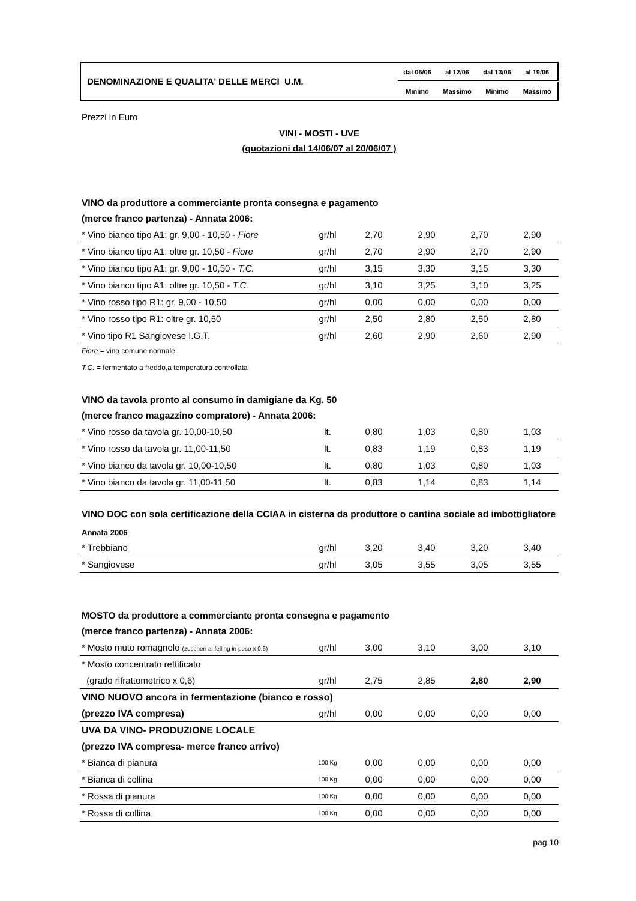| DENOMINAZIONE E QUALITA' DELLE MERCI U.M. | dal 06/06 | al 12/06 | dal 13/06 | al 19/06 |
| | Minimo | Massimo | Minimo | Massimo |
Prezzi in Euro
VINI - MOSTI - UVE
(quotazioni dal 14/06/07 al 20/06/07 )
VINO da produttore a commerciante pronta consegna e pagamento
(merce franco partenza) - Annata 2006:
| * Vino bianco tipo A1: gr. 9,00 - 10,50 - Fiore | gr/hl | 2,70 | 2,90 | 2,70 | 2,90 |
| * Vino bianco tipo A1: oltre gr. 10,50 - Fiore | gr/hl | 2,70 | 2,90 | 2,70 | 2,90 |
| * Vino bianco tipo A1: gr. 9,00 - 10,50 - T.C. | gr/hl | 3,15 | 3,30 | 3,15 | 3,30 |
| * Vino bianco tipo A1: oltre gr. 10,50 - T.C. | gr/hl | 3,10 | 3,25 | 3,10 | 3,25 |
| * Vino rosso tipo R1: gr. 9,00 - 10,50 | gr/hl | 0,00 | 0,00 | 0,00 | 0,00 |
| * Vino rosso tipo R1: oltre gr. 10,50 | gr/hl | 2,50 | 2,80 | 2,50 | 2,80 |
| * Vino tipo R1 Sangiovese I.G.T. | gr/hl | 2,60 | 2,90 | 2,60 | 2,90 |
Fiore = vino comune normale
T.C. = fermentato a freddo,a temperatura controllata
VINO da tavola pronto al consumo in damigiane da Kg. 50
(merce franco magazzino compratore) - Annata 2006:
| * Vino rosso da tavola gr. 10,00-10,50 | lt. | 0,80 | 1,03 | 0,80 | 1,03 |
| * Vino rosso da tavola gr. 11,00-11,50 | lt. | 0,83 | 1,19 | 0,83 | 1,19 |
| * Vino bianco da tavola gr. 10,00-10,50 | lt. | 0,80 | 1,03 | 0,80 | 1,03 |
| * Vino bianco da tavola gr. 11,00-11,50 | lt. | 0,83 | 1,14 | 0,83 | 1,14 |
VINO DOC con sola certificazione della CCIAA in cisterna da produttore o cantina sociale ad imbottigliatore
Annata 2006
| * Trebbiano | gr/hl | 3,20 | 3,40 | 3,20 | 3,40 |
| * Sangiovese | gr/hl | 3,05 | 3,55 | 3,05 | 3,55 |
MOSTO da produttore a commerciante pronta consegna e pagamento
(merce franco partenza) - Annata 2006:
| * Mosto muto romagnolo (zuccheri al felling in peso x 0,6) | gr/hl | 3,00 | 3,10 | 3,00 | 3,10 |
| * Mosto concentrato rettificato | | | | | |
| (grado rifrattometrico x 0,6) | gr/hl | 2,75 | 2,85 | 2,80 | 2,90 |
| VINO NUOVO ancora in fermentazione (bianco e rosso) | | | | | |
| (prezzo IVA compresa) | gr/hl | 0,00 | 0,00 | 0,00 | 0,00 |
| UVA DA VINO- PRODUZIONE LOCALE | | | | | |
| (prezzo IVA compresa- merce franco arrivo) | | | | | |
| * Bianca di pianura | 100 Kg | 0,00 | 0,00 | 0,00 | 0,00 |
| * Bianca di collina | 100 Kg | 0,00 | 0,00 | 0,00 | 0,00 |
| * Rossa di pianura | 100 Kg | 0,00 | 0,00 | 0,00 | 0,00 |
| * Rossa di collina | 100 Kg | 0,00 | 0,00 | 0,00 | 0,00 |
pag.10